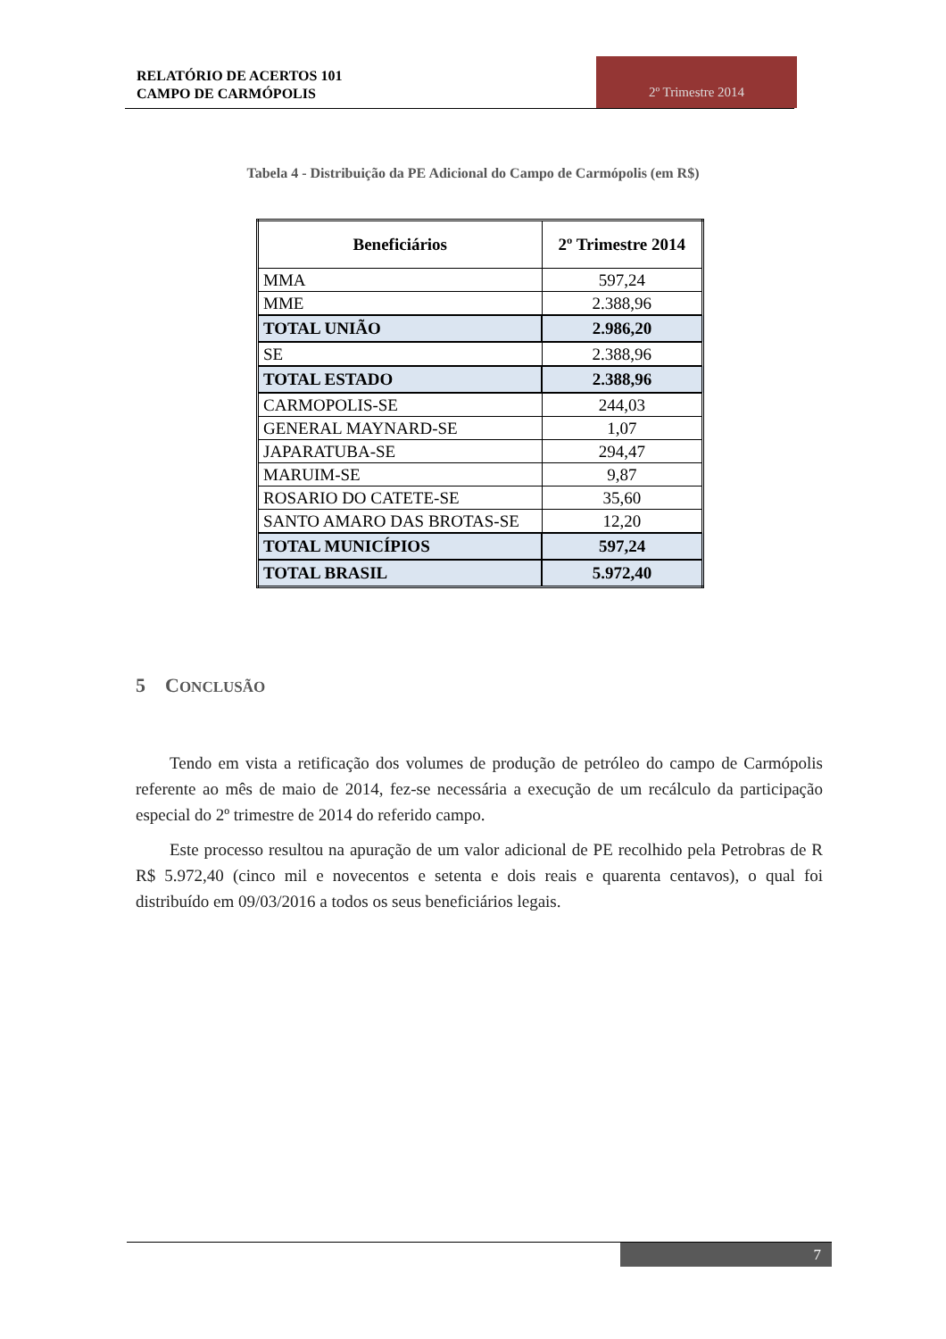RELATÓRIO DE ACERTOS 101
CAMPO DE CARMÓPOLIS
2º Trimestre 2014
Tabela 4 - Distribuição da PE Adicional do Campo de Carmópolis (em R$)
| Beneficiários | 2º Trimestre 2014 |
| --- | --- |
| MMA | 597,24 |
| MME | 2.388,96 |
| TOTAL UNIÃO | 2.986,20 |
| SE | 2.388,96 |
| TOTAL ESTADO | 2.388,96 |
| CARMOPOLIS-SE | 244,03 |
| GENERAL MAYNARD-SE | 1,07 |
| JAPARATUBA-SE | 294,47 |
| MARUIM-SE | 9,87 |
| ROSARIO DO CATETE-SE | 35,60 |
| SANTO AMARO DAS BROTAS-SE | 12,20 |
| TOTAL MUNICÍPIOS | 597,24 |
| TOTAL BRASIL | 5.972,40 |
5 CONCLUSÃO
Tendo em vista a retificação dos volumes de produção de petróleo do campo de Carmópolis referente ao mês de maio de 2014, fez-se necessária a execução de um recálculo da participação especial do 2º trimestre de 2014 do referido campo.
Este processo resultou na apuração de um valor adicional de PE recolhido pela Petrobras de R R$ 5.972,40 (cinco mil e novecentos e setenta e dois reais e quarenta centavos), o qual foi distribuído em 09/03/2016 a todos os seus beneficiários legais.
7